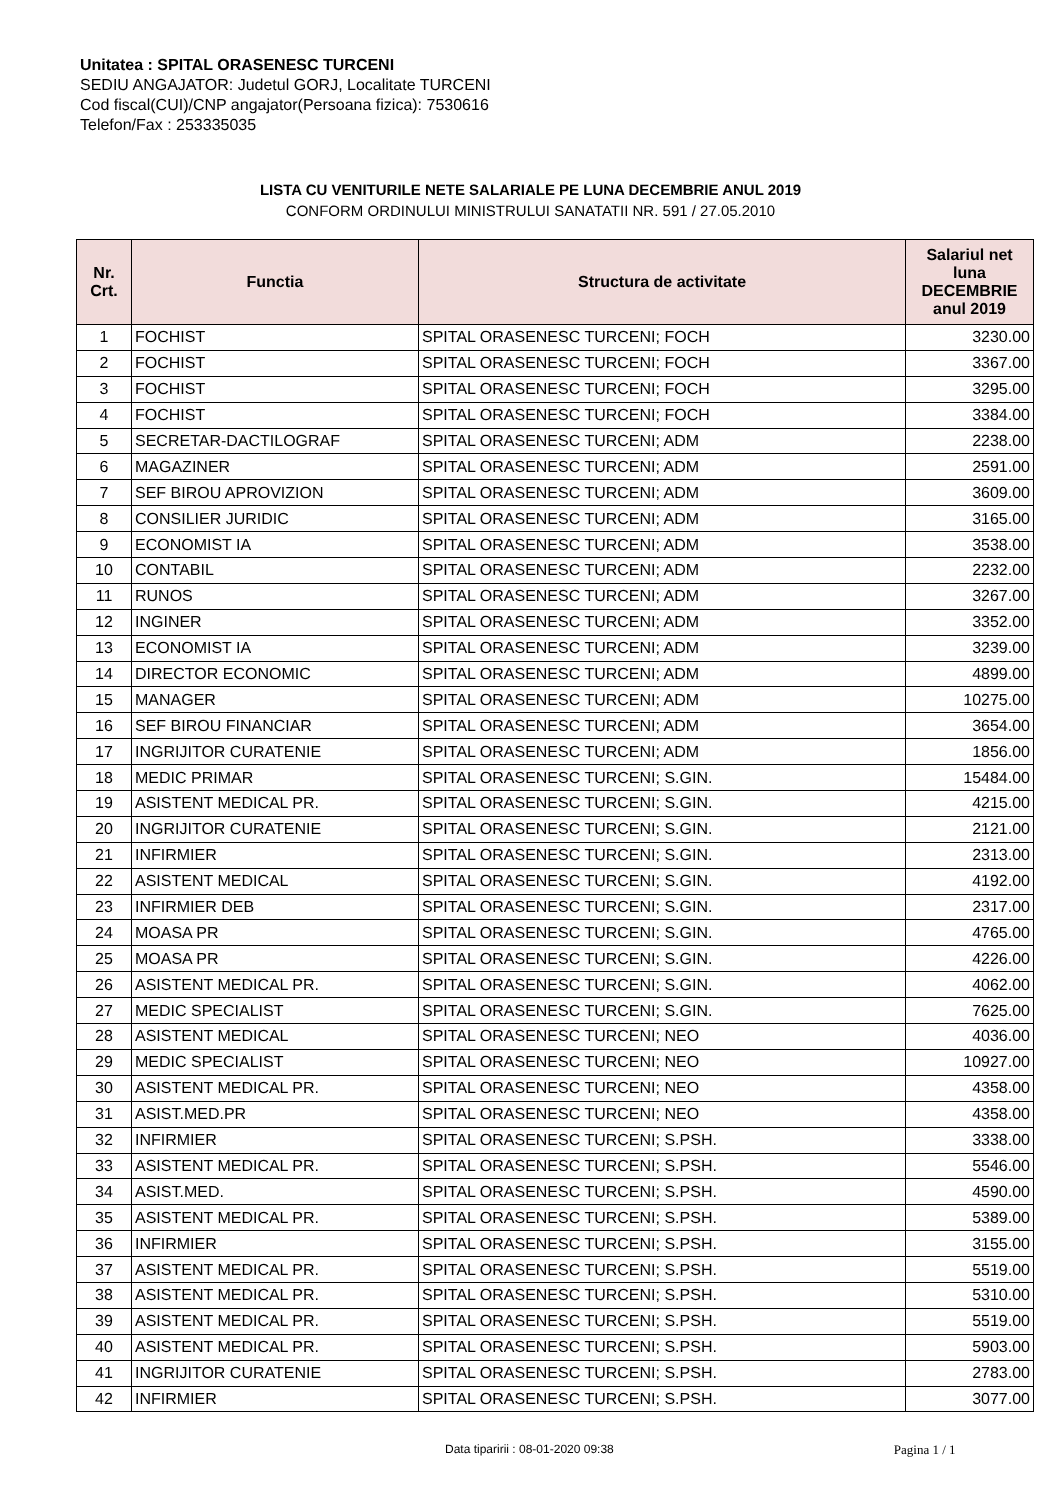Unitatea : SPITAL ORASENESC TURCENI
SEDIU ANGAJATOR: Judetul GORJ, Localitate TURCENI
Cod fiscal(CUI)/CNP angajator(Persoana fizica): 7530616
Telefon/Fax : 253335035
LISTA CU VENITURILE NETE SALARIALE PE LUNA DECEMBRIE ANUL 2019
CONFORM ORDINULUI MINISTRULUI SANATATII NR. 591 / 27.05.2010
| Nr. Crt. | Functia | Structura de activitate | Salariul net luna DECEMBRIE anul 2019 |
| --- | --- | --- | --- |
| 1 | FOCHIST | SPITAL ORASENESC TURCENI; FOCH | 3230.00 |
| 2 | FOCHIST | SPITAL ORASENESC TURCENI; FOCH | 3367.00 |
| 3 | FOCHIST | SPITAL ORASENESC TURCENI; FOCH | 3295.00 |
| 4 | FOCHIST | SPITAL ORASENESC TURCENI; FOCH | 3384.00 |
| 5 | SECRETAR-DACTILOGRAF | SPITAL ORASENESC TURCENI; ADM | 2238.00 |
| 6 | MAGAZINER | SPITAL ORASENESC TURCENI; ADM | 2591.00 |
| 7 | SEF BIROU APROVIZION | SPITAL ORASENESC TURCENI; ADM | 3609.00 |
| 8 | CONSILIER JURIDIC | SPITAL ORASENESC TURCENI; ADM | 3165.00 |
| 9 | ECONOMIST IA | SPITAL ORASENESC TURCENI; ADM | 3538.00 |
| 10 | CONTABIL | SPITAL ORASENESC TURCENI; ADM | 2232.00 |
| 11 | RUNOS | SPITAL ORASENESC TURCENI; ADM | 3267.00 |
| 12 | INGINER | SPITAL ORASENESC TURCENI; ADM | 3352.00 |
| 13 | ECONOMIST IA | SPITAL ORASENESC TURCENI; ADM | 3239.00 |
| 14 | DIRECTOR ECONOMIC | SPITAL ORASENESC TURCENI; ADM | 4899.00 |
| 15 | MANAGER | SPITAL ORASENESC TURCENI; ADM | 10275.00 |
| 16 | SEF BIROU FINANCIAR | SPITAL ORASENESC TURCENI; ADM | 3654.00 |
| 17 | INGRIJITOR CURATENIE | SPITAL ORASENESC TURCENI; ADM | 1856.00 |
| 18 | MEDIC PRIMAR | SPITAL ORASENESC TURCENI; S.GIN. | 15484.00 |
| 19 | ASISTENT MEDICAL PR. | SPITAL ORASENESC TURCENI; S.GIN. | 4215.00 |
| 20 | INGRIJITOR CURATENIE | SPITAL ORASENESC TURCENI; S.GIN. | 2121.00 |
| 21 | INFIRMIER | SPITAL ORASENESC TURCENI; S.GIN. | 2313.00 |
| 22 | ASISTENT MEDICAL | SPITAL ORASENESC TURCENI; S.GIN. | 4192.00 |
| 23 | INFIRMIER DEB | SPITAL ORASENESC TURCENI; S.GIN. | 2317.00 |
| 24 | MOASA PR | SPITAL ORASENESC TURCENI; S.GIN. | 4765.00 |
| 25 | MOASA PR | SPITAL ORASENESC TURCENI; S.GIN. | 4226.00 |
| 26 | ASISTENT MEDICAL PR. | SPITAL ORASENESC TURCENI; S.GIN. | 4062.00 |
| 27 | MEDIC SPECIALIST | SPITAL ORASENESC TURCENI; S.GIN. | 7625.00 |
| 28 | ASISTENT MEDICAL | SPITAL ORASENESC TURCENI; NEO | 4036.00 |
| 29 | MEDIC SPECIALIST | SPITAL ORASENESC TURCENI; NEO | 10927.00 |
| 30 | ASISTENT MEDICAL PR. | SPITAL ORASENESC TURCENI; NEO | 4358.00 |
| 31 | ASIST.MED.PR | SPITAL ORASENESC TURCENI; NEO | 4358.00 |
| 32 | INFIRMIER | SPITAL ORASENESC TURCENI; S.PSH. | 3338.00 |
| 33 | ASISTENT MEDICAL PR. | SPITAL ORASENESC TURCENI; S.PSH. | 5546.00 |
| 34 | ASIST.MED. | SPITAL ORASENESC TURCENI; S.PSH. | 4590.00 |
| 35 | ASISTENT MEDICAL PR. | SPITAL ORASENESC TURCENI; S.PSH. | 5389.00 |
| 36 | INFIRMIER | SPITAL ORASENESC TURCENI; S.PSH. | 3155.00 |
| 37 | ASISTENT MEDICAL PR. | SPITAL ORASENESC TURCENI; S.PSH. | 5519.00 |
| 38 | ASISTENT MEDICAL PR. | SPITAL ORASENESC TURCENI; S.PSH. | 5310.00 |
| 39 | ASISTENT MEDICAL PR. | SPITAL ORASENESC TURCENI; S.PSH. | 5519.00 |
| 40 | ASISTENT MEDICAL PR. | SPITAL ORASENESC TURCENI; S.PSH. | 5903.00 |
| 41 | INGRIJITOR CURATENIE | SPITAL ORASENESC TURCENI; S.PSH. | 2783.00 |
| 42 | INFIRMIER | SPITAL ORASENESC TURCENI; S.PSH. | 3077.00 |
Data tiparirii : 08-01-2020 09:38 Pagina 1 / 1